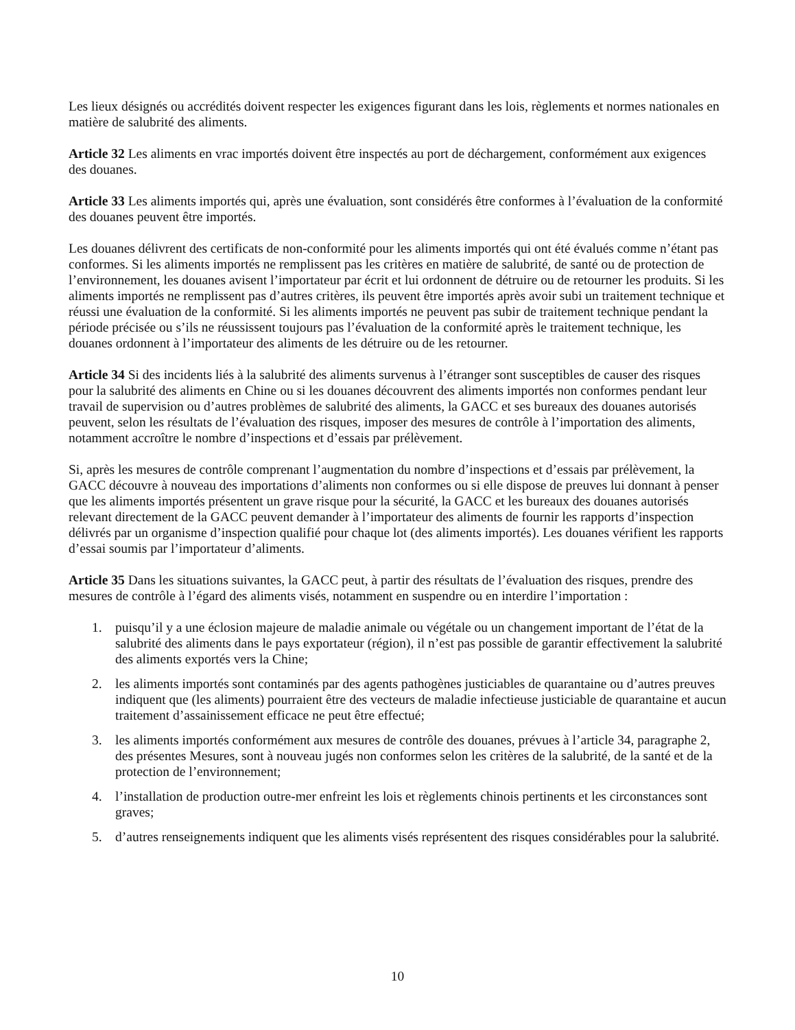Les lieux désignés ou accrédités doivent respecter les exigences figurant dans les lois, règlements et normes nationales en matière de salubrité des aliments.
Article 32 Les aliments en vrac importés doivent être inspectés au port de déchargement, conformément aux exigences des douanes.
Article 33 Les aliments importés qui, après une évaluation, sont considérés être conformes à l’évaluation de la conformité des douanes peuvent être importés.
Les douanes délivrent des certificats de non-conformité pour les aliments importés qui ont été évalués comme n’étant pas conformes. Si les aliments importés ne remplissent pas les critères en matière de salubrité, de santé ou de protection de l’environnement, les douanes avisent l’importateur par écrit et lui ordonnent de détruire ou de retourner les produits. Si les aliments importés ne remplissent pas d’autres critères, ils peuvent être importés après avoir subi un traitement technique et réussi une évaluation de la conformité. Si les aliments importés ne peuvent pas subir de traitement technique pendant la période précisée ou s’ils ne réussissent toujours pas l’évaluation de la conformité après le traitement technique, les douanes ordonnent à l’importateur des aliments de les détruire ou de les retourner.
Article 34 Si des incidents liés à la salubrité des aliments survenus à l’étranger sont susceptibles de causer des risques pour la salubrité des aliments en Chine ou si les douanes découvrent des aliments importés non conformes pendant leur travail de supervision ou d’autres problèmes de salubrité des aliments, la GACC et ses bureaux des douanes autorisés peuvent, selon les résultats de l’évaluation des risques, imposer des mesures de contrôle à l’importation des aliments, notamment accroître le nombre d’inspections et d’essais par prélèvement.
Si, après les mesures de contrôle comprenant l’augmentation du nombre d’inspections et d’essais par prélèvement, la GACC découvre à nouveau des importations d’aliments non conformes ou si elle dispose de preuves lui donnant à penser que les aliments importés présentent un grave risque pour la sécurité, la GACC et les bureaux des douanes autorisés relevant directement de la GACC peuvent demander à l’importateur des aliments de fournir les rapports d’inspection délivrés par un organisme d’inspection qualifié pour chaque lot (des aliments importés). Les douanes vérifient les rapports d’essai soumis par l’importateur d’aliments.
Article 35 Dans les situations suivantes, la GACC peut, à partir des résultats de l’évaluation des risques, prendre des mesures de contrôle à l’égard des aliments visés, notamment en suspendre ou en interdire l’importation :
1. puisqu’il y a une éclosion majeure de maladie animale ou végétale ou un changement important de l’état de la salubrité des aliments dans le pays exportateur (région), il n’est pas possible de garantir effectivement la salubrité des aliments exportés vers la Chine;
2. les aliments importés sont contaminés par des agents pathogènes justiciables de quarantaine ou d’autres preuves indiquent que (les aliments) pourraient être des vecteurs de maladie infectieuse justiciable de quarantaine et aucun traitement d’assainissement efficace ne peut être effectué;
3. les aliments importés conformément aux mesures de contrôle des douanes, prévues à l’article 34, paragraphe 2, des présentes Mesures, sont à nouveau jugés non conformes selon les critères de la salubrité, de la santé et de la protection de l’environnement;
4. l’installation de production outre-mer enfreint les lois et règlements chinois pertinents et les circonstances sont graves;
5. d’autres renseignements indiquent que les aliments visés représentent des risques considérables pour la salubrité.
10